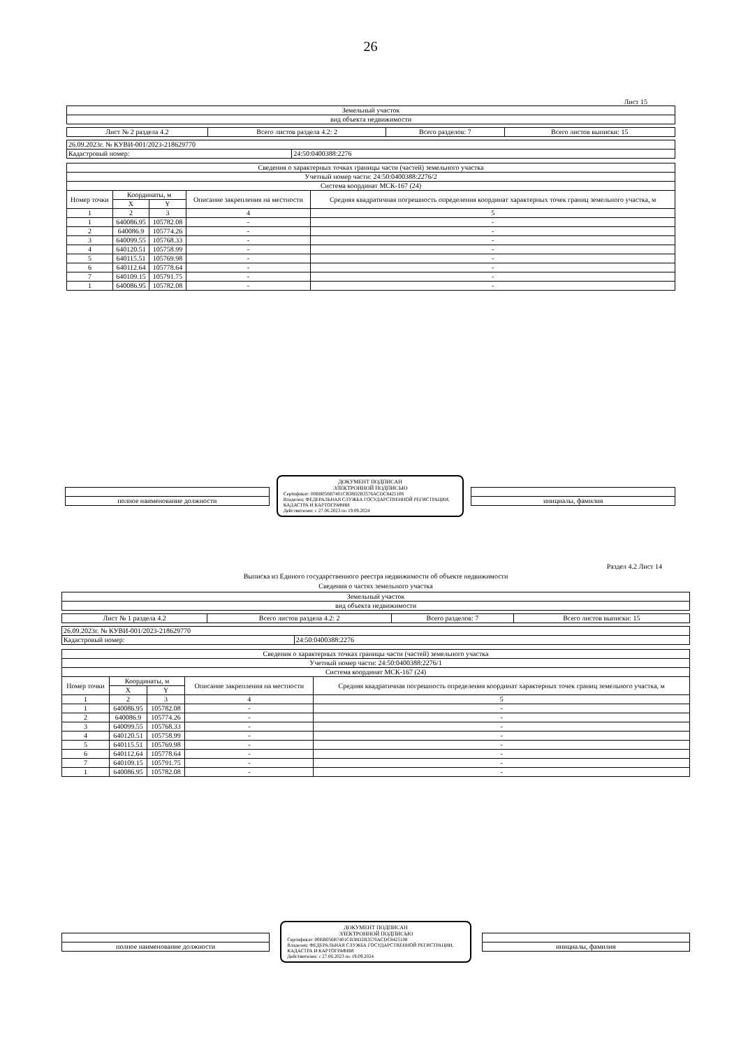26
Лист 15
| Земельный участок |
| вид объекта недвижимости |
| Лист № 2 раздела 4.2 | Всего листов раздела 4.2: 2 | Всего разделов: 7 | Всего листов выписки: 15 |
| 26.09.2023г. № КУВИ-001/2023-218629770 | |
| Кадастровый номер: | 24:50:0400388:2276 |
| Сведения о характерных точках границы части (частей) земельного участка | | | | |
| Учетный номер части: 24:50:0400388:2276/2 | | | | |
| Система координат МСК-167 (24) | | | | |
| Номер точки | Координаты, м | | Описание закрепления на местности | Средняя квадратичная погрешность определения координат характерных точек границ земельного участка, м |
| | X | Y | | |
| 1 | 2 | 3 | 4 | 5 |
| 1 | 640086.95 | 105782.08 | - | - |
| 2 | 640086.9 | 105774.26 | - | - |
| 3 | 640099.55 | 105768.33 | - | - |
| 4 | 640120.51 | 105758.99 | - | - |
| 5 | 640115.51 | 105769.98 | - | - |
| 6 | 640112.64 | 105778.64 | - | - |
| 7 | 640109.15 | 105791.75 | - | - |
| 1 | 640086.95 | 105782.08 | - | - |
| полное наименование должности |
ДОКУМЕНТ ПОДПИСАН
ЭЛЕКТРОННОЙ ПОДПИСЬЮ
Сертификат: 00BB056B7401CB38D2B3576ACDC8425108
Владелец: ФЕДЕРАЛЬНАЯ СЛУЖБА ГОСУДАРСТВЕННОЙ РЕГИСТРАЦИИ, КАДАСТРА И КАРТОГРАФИИ
Действителен: с 27.06.2023 по 19.09.2024
| инициалы, фамилия |
Раздел 4.2 Лист 14
Выписка из Единого государственного реестра недвижимости об объекте недвижимости
Сведения о частях земельного участка
| Земельный участок |
| вид объекта недвижимости |
| Лист № 1 раздела 4.2 | Всего листов раздела 4.2: 2 | Всего разделов: 7 | Всего листов выписки: 15 |
| 26.09.2023г. № КУВИ-001/2023-218629770 | |
| Кадастровый номер: | 24:50:0400388:2276 |
| Сведения о характерных точках границы части (частей) земельного участка | | | | |
| Учетный номер части: 24:50:0400388:2276/1 | | | | |
| Система координат МСК-167 (24) | | | | |
| Номер точки | Координаты, м | | Описание закрепления на местности | Средняя квадратичная погрешность определения координат характерных точек границ земельного участка, м |
| | X | Y | | |
| 1 | 2 | 3 | 4 | 5 |
| 1 | 640086.95 | 105782.08 | - | - |
| 2 | 640086.9 | 105774.26 | - | - |
| 3 | 640099.55 | 105768.33 | - | - |
| 4 | 640120.51 | 105758.99 | - | - |
| 5 | 640115.51 | 105769.98 | - | - |
| 6 | 640112.64 | 105778.64 | - | - |
| 7 | 640109.15 | 105791.75 | - | - |
| 1 | 640086.95 | 105782.08 | - | - |
| полное наименование должности |
ДОКУМЕНТ ПОДПИСАН
ЭЛЕКТРОННОЙ ПОДПИСЬЮ
Сертификат: 00BB056B7401CB38D2B3576ACDC8425108
Владелец: ФЕДЕРАЛЬНАЯ СЛУЖБА ГОСУДАРСТВЕННОЙ РЕГИСТРАЦИИ, КАДАСТРА И КАРТОГРАФИИ
Действителен: с 27.06.2023 по 19.09.2024
| инициалы, фамилия |